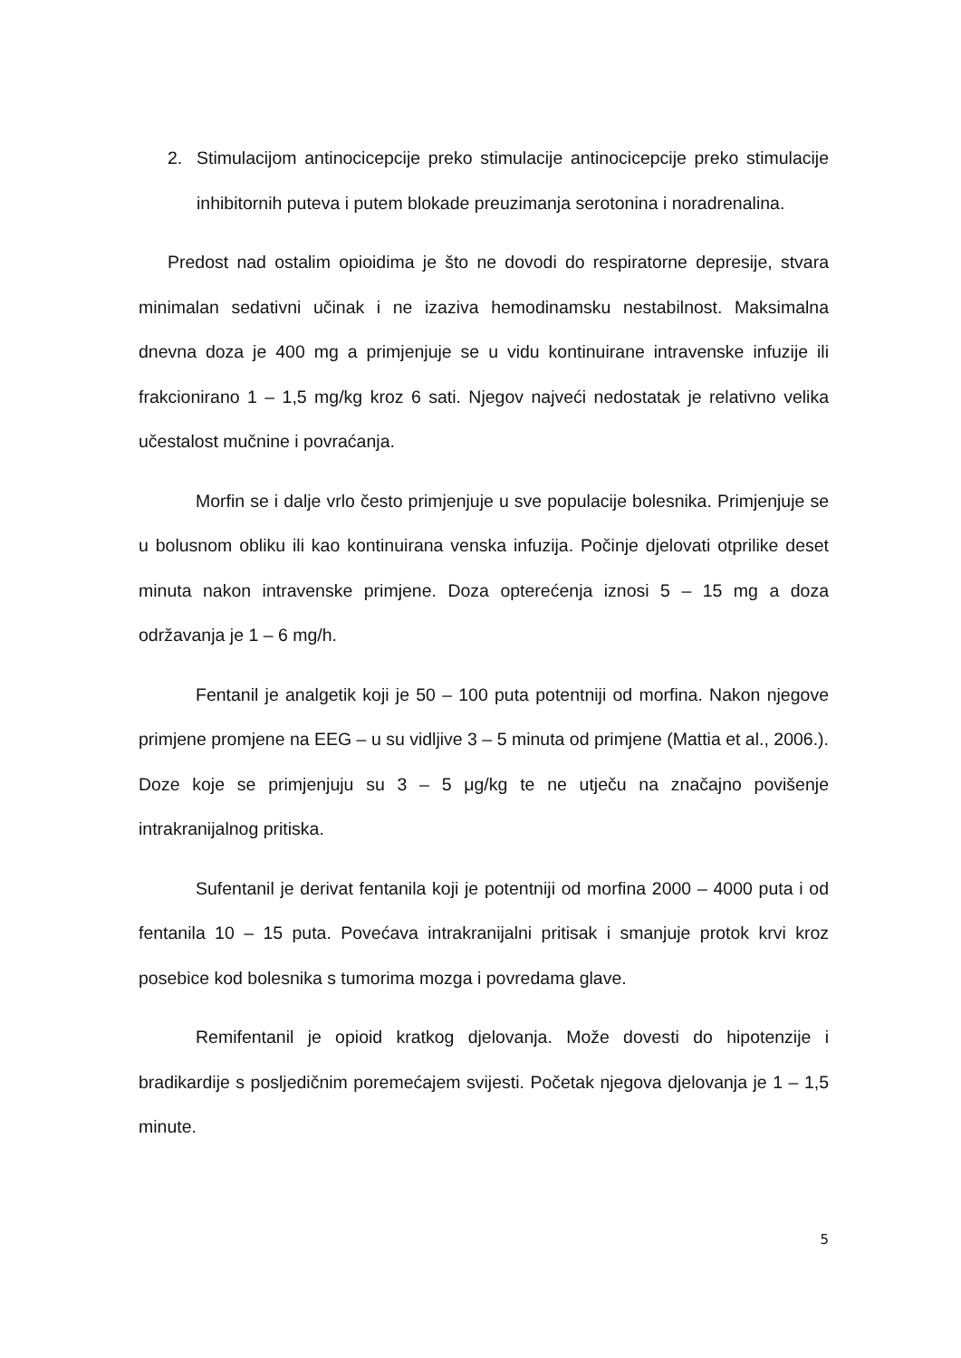2. Stimulacijom antinocicepcije preko stimulacije antinocicepcije preko stimulacije inhibitornih puteva i putem blokade preuzimanja serotonina i noradrenalina.
Predost nad ostalim opioidima je što ne dovodi do respiratorne depresije, stvara minimalan sedativni učinak i ne izaziva hemodinamsku nestabilnost. Maksimalna dnevna doza je 400 mg a primjenjuje se u vidu kontinuirane intravenske infuzije ili frakcionirano 1 – 1,5 mg/kg kroz 6 sati. Njegov najveći nedostatak je relativno velika učestalost mučnine i povraćanja.
Morfin se i dalje vrlo često primjenjuje u sve populacije bolesnika. Primjenjuje se u bolusnom obliku ili kao kontinuirana venska infuzija. Počinje djelovati otprilike deset minuta nakon intravenske primjene. Doza opterećenja iznosi 5 – 15 mg a doza održavanja je 1 – 6 mg/h.
Fentanil je analgetik koji je 50 – 100 puta potentniji od morfina. Nakon njegove primjene promjene na EEG – u su vidljive 3 – 5 minuta od primjene (Mattia et al., 2006.). Doze koje se primjenjuju su 3 – 5 μg/kg te ne utječu na značajno povišenje intrakranijalnog pritiska.
Sufentanil je derivat fentanila koji je potentniji od morfina 2000 – 4000 puta i od fentanila 10 – 15 puta. Povećava intrakranijalni pritisak i smanjuje protok krvi kroz posebice kod bolesnika s tumorima mozga i povredama glave.
Remifentanil je opioid kratkog djelovanja. Može dovesti do hipotenzije i bradikardije s posljedičnim poremećajem svijesti. Početak njegova djelovanja je 1 – 1,5 minute.
5